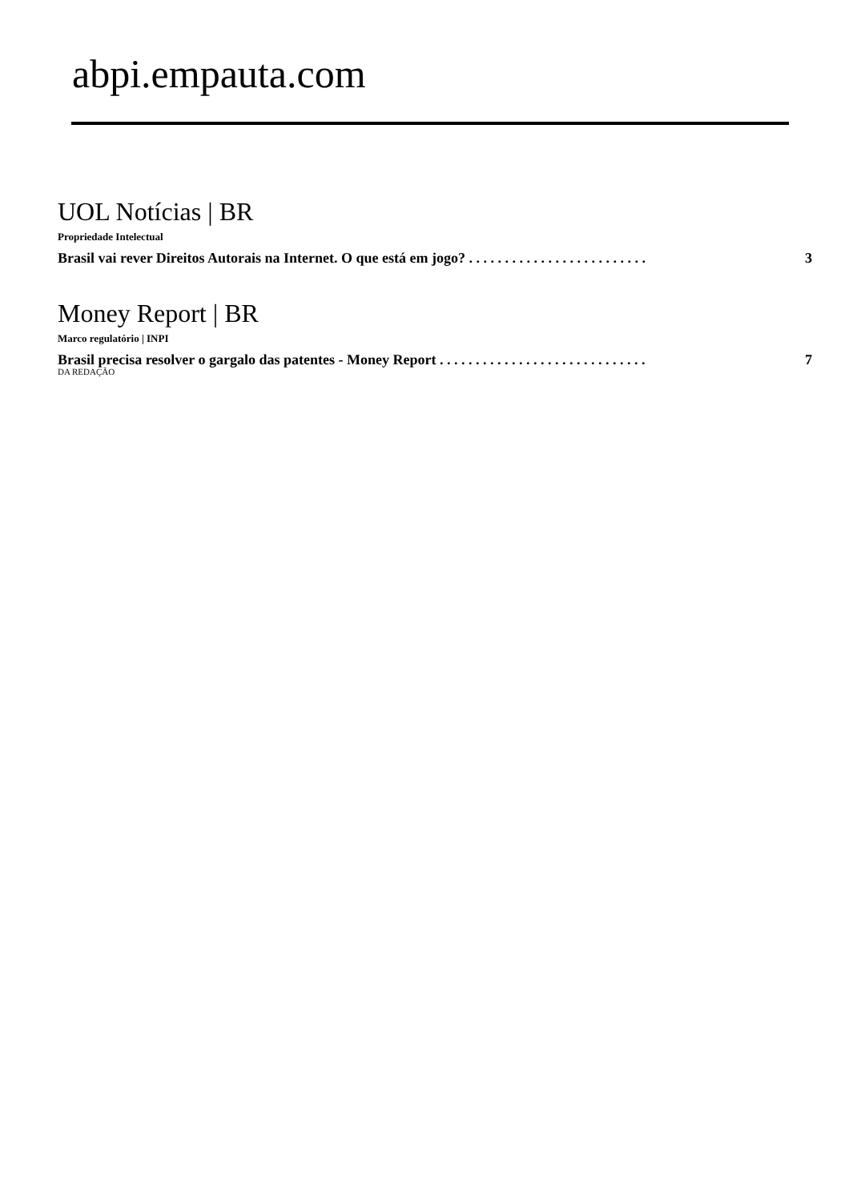abpi.empauta.com
UOL Notícias | BR
Propriedade Intelectual
Brasil vai rever Direitos Autorais na Internet. O que está em jogo? . . . . . . . . . . . . . . . . . . . . . . . . . 3
Money Report | BR
Marco regulatório | INPI
Brasil precisa resolver o gargalo das patentes - Money Report . . . . . . . . . . . . . . . . . . . . . . . . . . . . . 7
DA REDAÇÃO